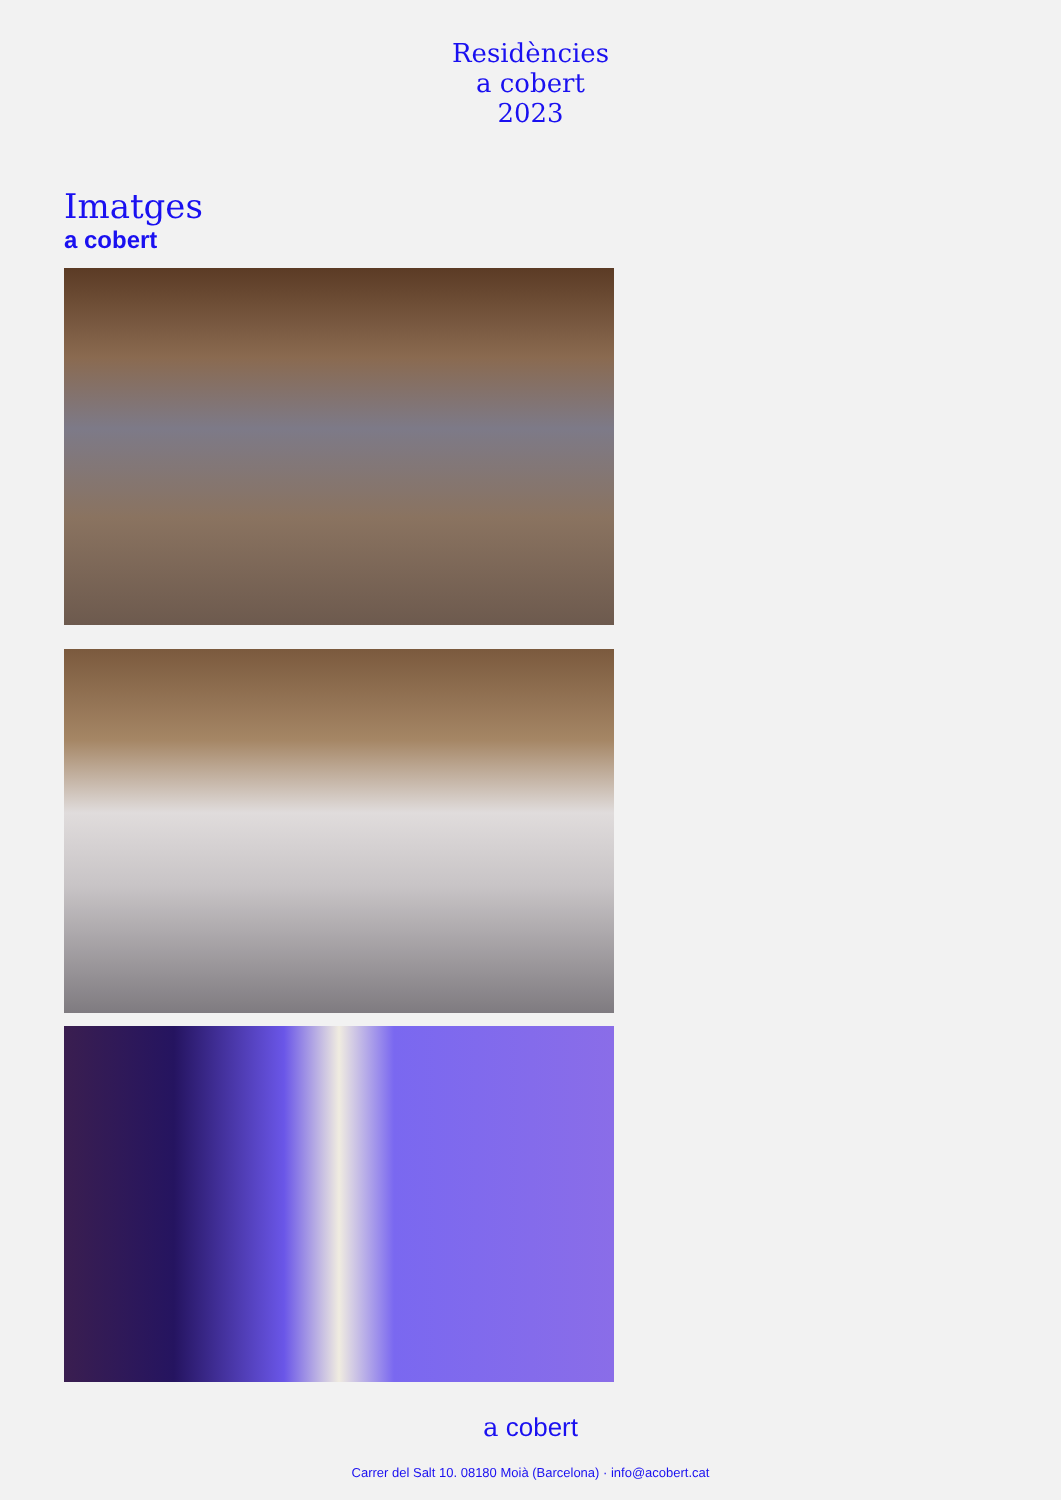Residències
a cobert
2023
Imatges
a cobert
a cobert
Carrer del Salt 10. 08180 Moià (Barcelona) · info@acobert.cat